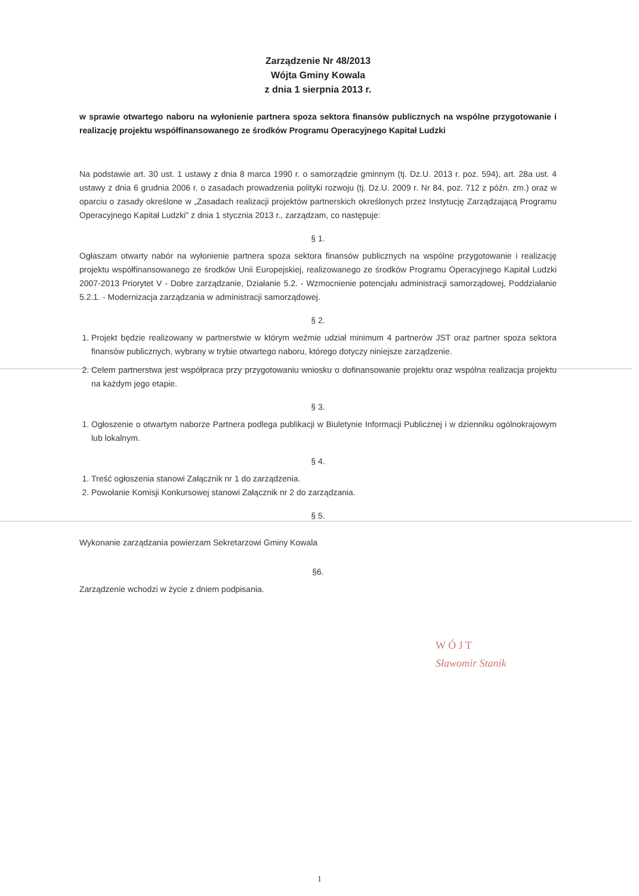Zarządzenie Nr 48/2013
Wójta Gminy Kowala
z dnia 1 sierpnia 2013 r.
w sprawie otwartego naboru na wyłonienie partnera spoza sektora finansów publicznych na wspólne przygotowanie i realizację projektu współfinansowanego ze środków Programu Operacyjnego Kapitał Ludzki
Na podstawie art. 30 ust. 1 ustawy z dnia 8 marca 1990 r. o samorządzie gminnym (tj. Dz.U. 2013 r. poz. 594), art. 28a ust. 4 ustawy z dnia 6 grudnia 2006 r. o zasadach prowadzenia polityki rozwoju (tj. Dz.U. 2009 r. Nr 84, poz. 712 z późn. zm.) oraz w oparciu o zasady określone w „Zasadach realizacji projektów partnerskich określonych przez Instytucję Zarządzającą Programu Operacyjnego Kapitał Ludzki" z dnia 1 stycznia 2013 r., zarządzam, co następuje:
§ 1.
Ogłaszam otwarty nabór na wyłonienie partnera spoza sektora finansów publicznych na wspólne przygotowanie i realizację projektu współfinansowanego ze środków Unii Europejskiej, realizowanego ze środków Programu Operacyjnego Kapitał Ludzki 2007-2013 Priorytet V - Dobre zarządzanie, Działanie 5.2. - Wzmocnienie potencjału administracji samorządowej, Poddziałanie 5.2.1. - Modernizacja zarządzania w administracji samorządowej.
§ 2.
1. Projekt będzie realizowany w partnerstwie w którym weźmie udział minimum 4 partnerów JST oraz partner spoza sektora finansów publicznych, wybrany w trybie otwartego naboru, którego dotyczy niniejsze zarządzenie.
2. Celem partnerstwa jest współpraca przy przygotowaniu wniosku o dofinansowanie projektu oraz wspólna realizacja projektu na każdym jego etapie.
§ 3.
1. Ogłoszenie o otwartym naborze Partnera podlega publikacji w Biuletynie Informacji Publicznej i w dzienniku ogólnokrajowym lub lokalnym.
§ 4.
1. Treść ogłoszenia stanowi Załącznik nr 1 do zarządzenia.
2. Powołanie Komisji Konkursowej stanowi Załącznik nr 2 do zarządzania.
§ 5.
Wykonanie zarządzania powierzam Sekretarzowi Gminy Kowala
§6.
Zarządzenie wchodzi w życie z dniem podpisania.
W Ó J T
Sławomir Stanik
1